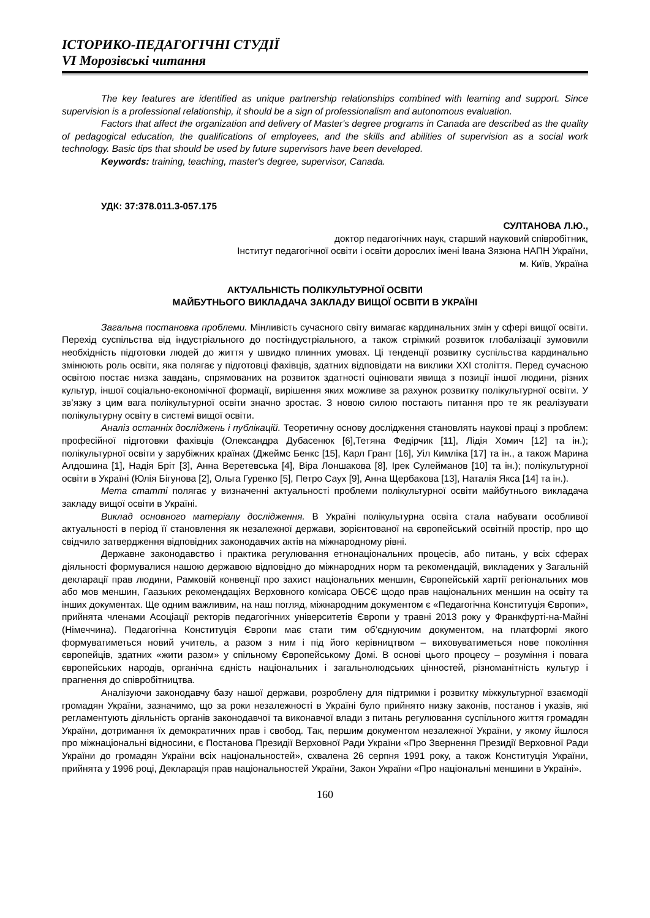ІСТОРИКО-ПЕДАГОГІЧНІ СТУДІЇ
VI Морозівські читання
The key features are identified as unique partnership relationships combined with learning and support. Since supervision is a professional relationship, it should be a sign of professionalism and autonomous evaluation.
Factors that affect the organization and delivery of Master's degree programs in Canada are described as the quality of pedagogical education, the qualifications of employees, and the skills and abilities of supervision as a social work technology. Basic tips that should be used by future supervisors have been developed.
Keywords: training, teaching, master's degree, supervisor, Canada.
УДК: 37:378.011.3-057.175
СУЛТАНОВА Л.Ю.,
доктор педагогічних наук, старший науковий співробітник,
Інститут педагогічної освіти і освіти дорослих імені Івана Зязюна НАПН України,
м. Київ, Україна
АКТУАЛЬНІСТЬ ПОЛІКУЛЬТУРНОЇ ОСВІТИ
МАЙБУТНЬОГО ВИКЛАДАЧА ЗАКЛАДУ ВИЩОЇ ОСВІТИ В УКРАЇНІ
Загальна постановка проблеми. Мінливість сучасного світу вимагає кардинальних змін у сфері вищої освіти. Перехід суспільства від індустріального до постіндустріального, а також стрімкий розвиток глобалізації зумовили необхідність підготовки людей до життя у швидко плинних умовах. Ці тенденції розвитку суспільства кардинально змінюють роль освіти, яка полягає у підготовці фахівців, здатних відповідати на виклики XXI століття. Перед сучасною освітою постає низка завдань, спрямованих на розвиток здатності оцінювати явища з позиції іншої людини, різних культур, іншої соціально-економічної формації, вирішення яких можливе за рахунок розвитку полікультурної освіти. У зв’язку з цим вага полікультурної освіти значно зростає. З новою силою постають питання про те як реалізувати полікультурну освіту в системі вищої освіти.
Аналіз останніх досліджень і публікацій. Теоретичну основу дослідження становлять наукові праці з проблем: професійної підготовки фахівців (Олександра Дубасенюк [6],Тетяна Федірчик [11], Лідія Хомич [12] та ін.); полікультурної освіти у зарубіжних країнах (Джеймс Бенкс [15], Карл Грант [16], Уіл Кимліка [17] та ін., а також Марина Алдошина [1], Надія Бріт [3], Анна Веретевська [4], Віра Лоншакова [8], Ірек Сулейманов [10] та ін.); полікультурної освіти в Україні (Юлія Бігунова [2], Ольга Гуренко [5], Петро Саух [9], Анна Щербакова [13], Наталія Якса [14] та ін.).
Мета статті полягає у визначенні актуальності проблеми полікультурної освіти майбутнього викладача закладу вищої освіти в Україні.
Виклад основного матеріалу дослідження. В Україні полікультурна освіта стала набувати особливої актуальності в період її становлення як незалежної держави, зорієнтованої на європейський освітній простір, про що свідчило затвердження відповідних законодавчих актів на міжнародному рівні.
Державне законодавство і практика регулювання етнонаціональних процесів, або питань, у всіх сферах діяльності формувалися нашою державою відповідно до міжнародних норм та рекомендацій, викладених у Загальній декларації прав людини, Рамковій конвенції про захист національних меншин, Європейській хартії регіональних мов або мов меншин, Гаазьких рекомендаціях Верховного комісара ОБСЄ щодо прав національних меншин на освіту та інших документах. Ще одним важливим, на наш погляд, міжнародним документом є «Педагогічна Конституція Європи», прийнята членами Асоціації ректорів педагогічних університетів Європи у травні 2013 року у Франкфурті-на-Майні (Німеччина). Педагогічна Конституція Європи має стати тим об’єднуючим документом, на платформі якого формуватиметься новий учитель, а разом з ним і під його керівництвом – виховуватиметься нове покоління європейців, здатних «жити разом» у спільному Європейському Домі. В основі цього процесу – розуміння і повага європейських народів, органічна єдність національних і загальнолюдських цінностей, різноманітність культур і прагнення до співробітництва.
Аналізуючи законодавчу базу нашої держави, розроблену для підтримки і розвитку міжкультурної взаємодії громадян України, зазначимо, що за роки незалежності в Україні було прийнято низку законів, постанов і указів, які регламентують діяльність органів законодавчої та виконавчої влади з питань регулювання суспільного життя громадян України, дотримання їх демократичних прав і свобод. Так, першим документом незалежної України, у якому йшлося про міжнаціональні відносини, є Постанова Президії Верховної Ради України «Про Звернення Президії Верховної Ради України до громадян України всіх національностей», схвалена 26 серпня 1991 року, а також Конституція України, прийнята у 1996 році, Декларація прав національностей України, Закон України «Про національні меншини в Україні».
160